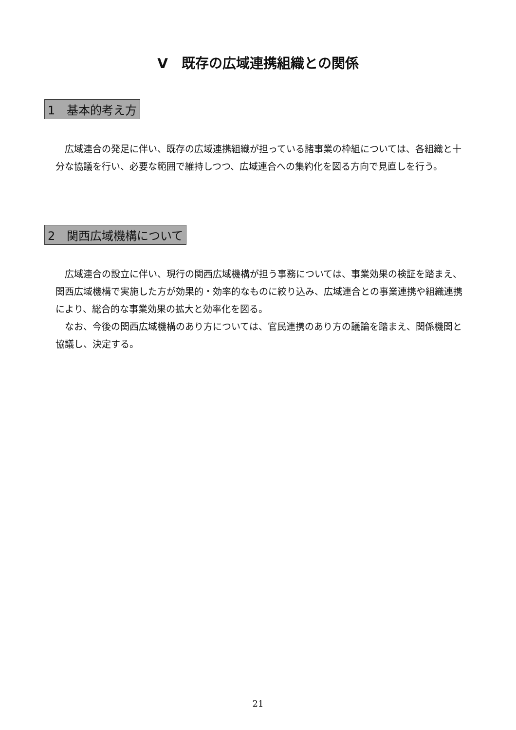Ⅴ　既存の広域連携組織との関係
1　基本的考え方
　広域連合の発足に伴い、既存の広域連携組織が担っている諸事業の枠組については、各組織と十分な協議を行い、必要な範囲で維持しつつ、広域連合への集約化を図る方向で見直しを行う。
2　関西広域機構について
　広域連合の設立に伴い、現行の関西広域機構が担う事務については、事業効果の検証を踏まえ、関西広域機構で実施した方が効果的・効率的なものに絞り込み、広域連合との事業連携や組織連携により、総合的な事業効果の拡大と効率化を図る。
　なお、今後の関西広域機構のあり方については、官民連携のあり方の議論を踏まえ、関係機関と協議し、決定する。
21